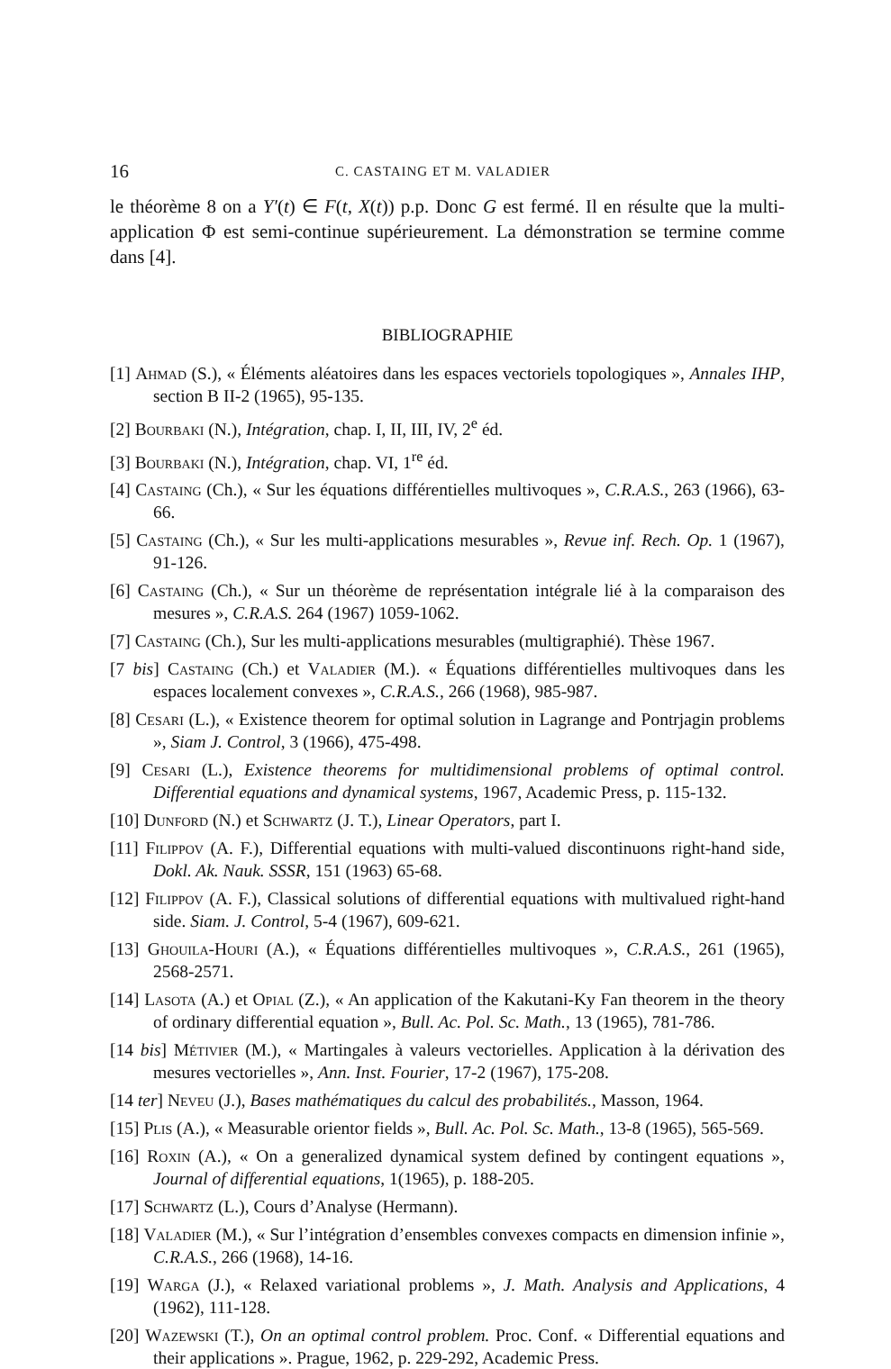16 C. CASTAING ET M. VALADIER
le théorème 8 on a Y′(t) ∈ F(t, X(t)) p.p. Donc G est fermé. Il en résulte que la multi-application Φ est semi-continue supérieurement. La démonstration se termine comme dans [4].
BIBLIOGRAPHIE
[1] Ahmad (S.), « Éléments aléatoires dans les espaces vectoriels topologiques », Annales IHP, section B II-2 (1965), 95-135.
[2] Bourbaki (N.), Intégration, chap. I, II, III, IV, 2<sup>e</sup> éd.
[3] Bourbaki (N.), Intégration, chap. VI, 1<sup>re</sup> éd.
[4] Castaing (Ch.), « Sur les équations différentielles multivoques », C.R.A.S., 263 (1966), 63-66.
[5] Castaing (Ch.), « Sur les multi-applications mesurables », Revue inf. Rech. Op. 1 (1967), 91-126.
[6] Castaing (Ch.), « Sur un théorème de représentation intégrale lié à la comparaison des mesures », C.R.A.S. 264 (1967) 1059-1062.
[7] Castaing (Ch.), Sur les multi-applications mesurables (multigraphié). Thèse 1967.
[7 bis] Castaing (Ch.) et Valadier (M.). « Équations différentielles multivoques dans les espaces localement convexes », C.R.A.S., 266 (1968), 985-987.
[8] Cesari (L.), « Existence theorem for optimal solution in Lagrange and Pontrjagin problems », Siam J. Control, 3 (1966), 475-498.
[9] Cesari (L.), Existence theorems for multidimensional problems of optimal control. Differential equations and dynamical systems, 1967, Academic Press, p. 115-132.
[10] Dunford (N.) et Schwartz (J. T.), Linear Operators, part I.
[11] Filippov (A. F.), Differential equations with multi-valued discontinuons right-hand side, Dokl. Ak. Nauk. SSSR, 151 (1963) 65-68.
[12] Filippov (A. F.), Classical solutions of differential equations with multivalued right-hand side. Siam. J. Control, 5-4 (1967), 609-621.
[13] Ghouila-Houri (A.), « Équations différentielles multivoques », C.R.A.S., 261 (1965), 2568-2571.
[14] Lasota (A.) et Opial (Z.), « An application of the Kakutani-Ky Fan theorem in the theory of ordinary differential equation », Bull. Ac. Pol. Sc. Math., 13 (1965), 781-786.
[14 bis] Métivier (M.), « Martingales à valeurs vectorielles. Application à la dérivation des mesures vectorielles », Ann. Inst. Fourier, 17-2 (1967), 175-208.
[14 ter] Neveu (J.), Bases mathématiques du calcul des probabilités., Masson, 1964.
[15] Plis (A.), « Measurable orientor fields », Bull. Ac. Pol. Sc. Math., 13-8 (1965), 565-569.
[16] Roxin (A.), « On a generalized dynamical system defined by contingent equations », Journal of differential equations, 1(1965), p. 188-205.
[17] Schwartz (L.), Cours d’Analyse (Hermann).
[18] Valadier (M.), « Sur l’intégration d’ensembles convexes compacts en dimension infinie », C.R.A.S., 266 (1968), 14-16.
[19] Warga (J.), « Relaxed variational problems », J. Math. Analysis and Applications, 4 (1962), 111-128.
[20] Wazewski (T.), On an optimal control problem. Proc. Conf. « Differential equations and their applications ». Prague, 1962, p. 229-292, Academic Press.